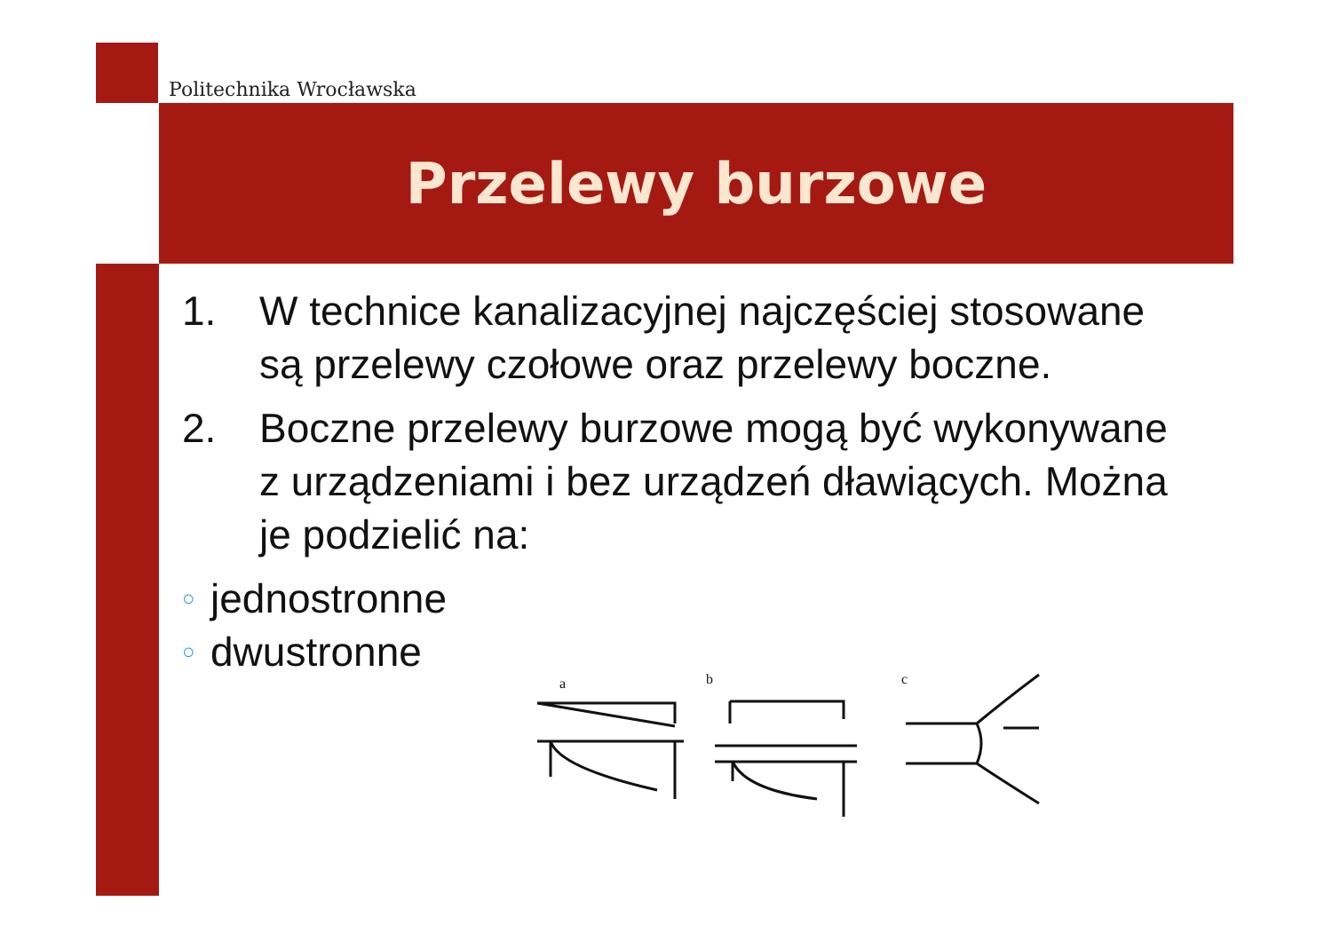Politechnika Wrocławska
Przelewy burzowe
1. W technice kanalizacyjnej najczęściej stosowane są przelewy czołowe oraz przelewy boczne.
2. Boczne przelewy burzowe mogą być wykonywane z urządzeniami i bez urządzeń dławiących. Można je podzielić na:
○ jednostronne
○ dwustronne
a
b
c